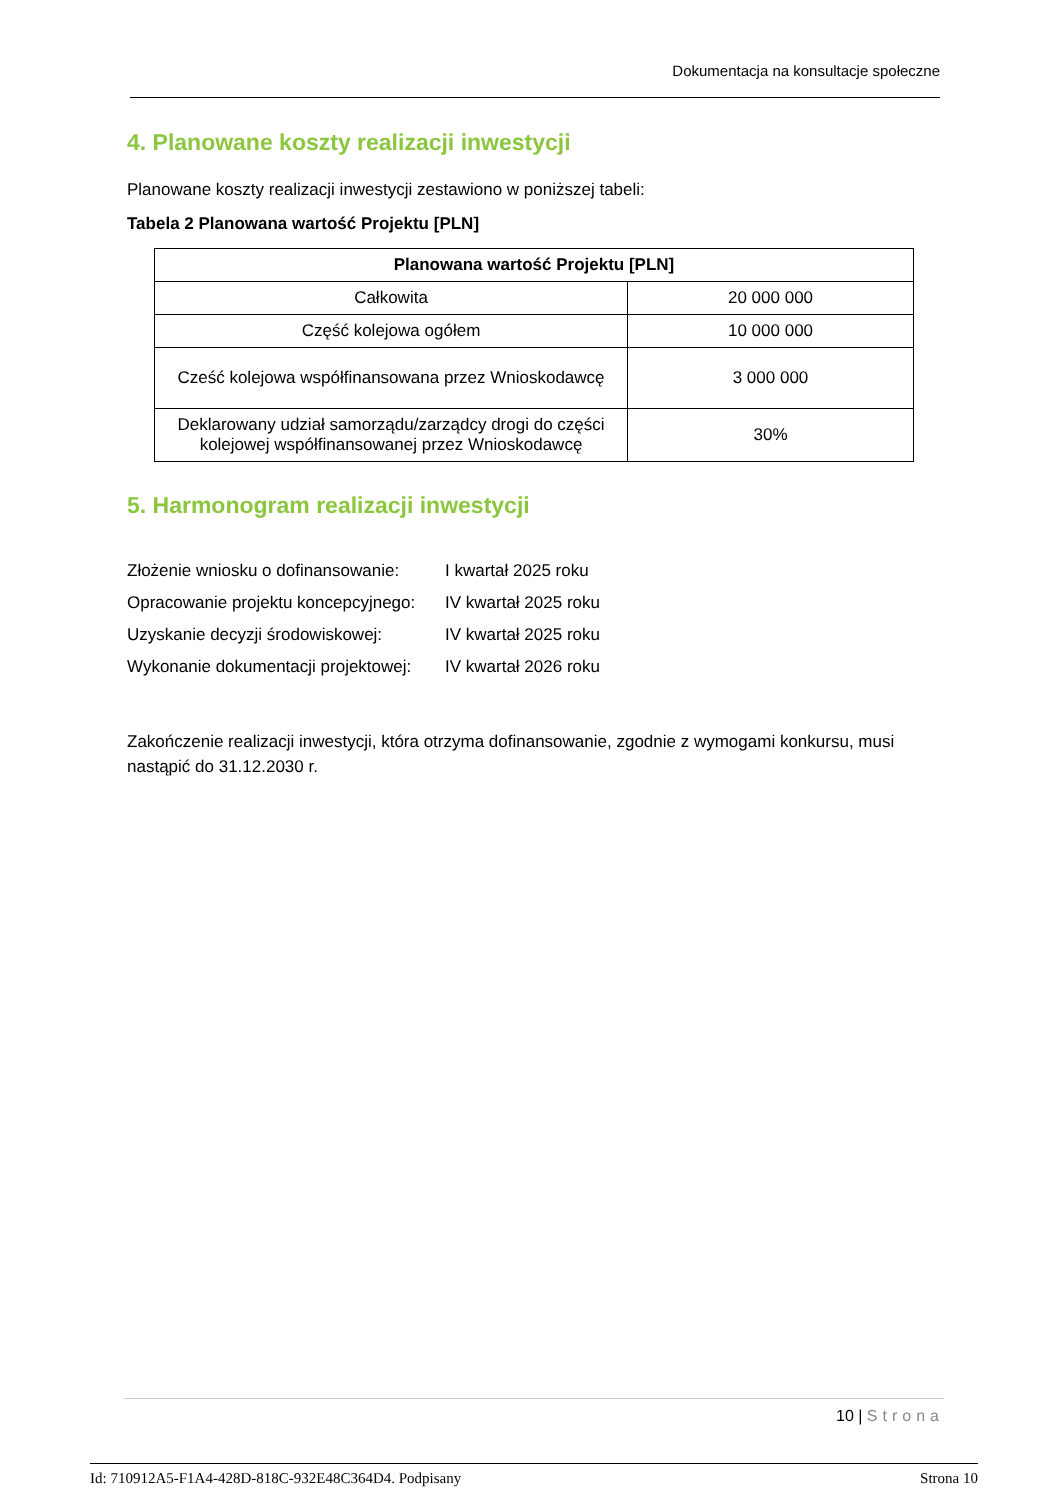Dokumentacja na konsultacje społeczne
4. Planowane koszty realizacji inwestycji
Planowane koszty realizacji inwestycji zestawiono w poniższej tabeli:
Tabela 2 Planowana wartość Projektu [PLN]
| Planowana wartość Projektu [PLN] | |
| --- | --- |
| Całkowita | 20 000 000 |
| Część kolejowa ogółem | 10 000 000 |
| Cześć kolejowa współfinansowana przez Wnioskodawcę | 3 000 000 |
| Deklarowany udział samorządu/zarządcy drogi do części kolejowej współfinansowanej przez Wnioskodawcę | 30% |
5. Harmonogram realizacji inwestycji
| Złożenie wniosku o dofinansowanie: | I kwartał 2025 roku |
| Opracowanie projektu koncepcyjnego: | IV kwartał 2025 roku |
| Uzyskanie decyzji środowiskowej: | IV kwartał 2025 roku |
| Wykonanie dokumentacji projektowej: | IV kwartał 2026 roku |
Zakończenie realizacji inwestycji, która otrzyma dofinansowanie, zgodnie z wymogami konkursu, musi nastąpić do 31.12.2030 r.
10 | Strona
Id: 710912A5-F1A4-428D-818C-932E48C364D4. Podpisany Strona 10